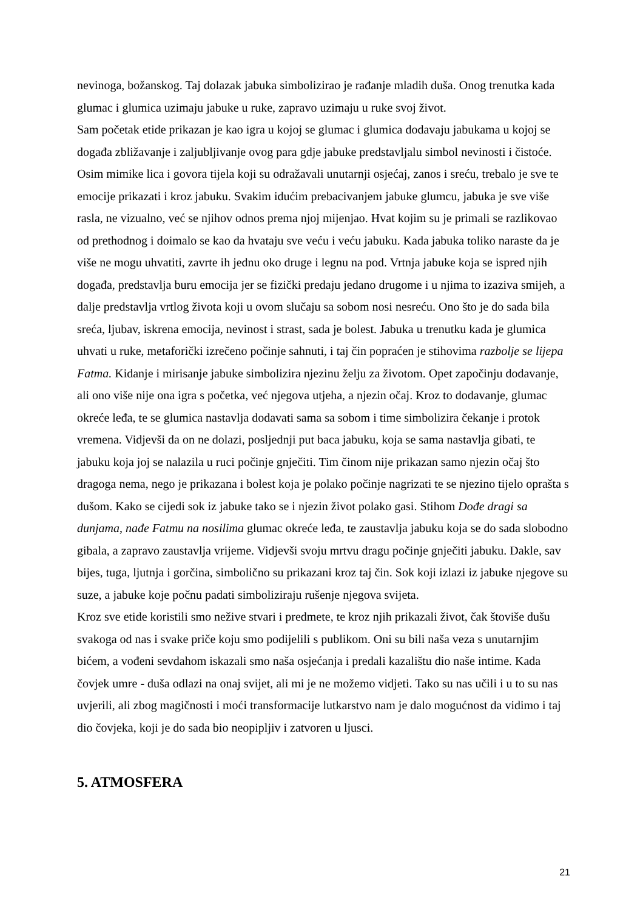nevinoga, božanskog. Taj dolazak jabuka simbolizirao je rađanje mladih duša. Onog trenutka kada glumac i glumica uzimaju jabuke u ruke, zapravo uzimaju u ruke svoj život.
Sam početak etide prikazan je kao igra u kojoj se glumac i glumica dodavaju jabukama u kojoj se događa zbližavanje i zaljubljivanje ovog para gdje jabuke predstavljalu simbol nevinosti i čistoće. Osim mimike lica i govora tijela koji su odražavali unutarnji osjećaj, zanos i sreću, trebalo je sve te emocije prikazati i kroz jabuku. Svakim idućim prebacivanjem jabuke glumcu, jabuka je sve više rasla, ne vizualno, već se njihov odnos prema njoj mijenjao. Hvat kojim su je primali se razlikovao od prethodnog i doimalo se kao da hvataju sve veću i veću jabuku. Kada jabuka toliko naraste da je više ne mogu uhvatiti, zavrte ih jednu oko druge i legnu na pod. Vrtnja jabuke koja se ispred njih događa, predstavlja buru emocija jer se fizički predaju jedano drugome i u njima to izaziva smijeh, a dalje predstavlja vrtlog života koji u ovom slučaju sa sobom nosi nesreću. Ono što je do sada bila sreća, ljubav, iskrena emocija, nevinost i strast, sada je bolest. Jabuka u trenutku kada je glumica uhvati u ruke, metaforički izrečeno počinje sahnuti, i taj čin popraćen je stihovima razbolje se lijepa Fatma. Kidanje i mirisanje jabuke simbolizira njezinu želju za životom. Opet započinju dodavanje, ali ono više nije ona igra s početka, već njegova utjeha, a njezin očaj. Kroz to dodavanje, glumac okreće leđa, te se glumica nastavlja dodavati sama sa sobom i time simbolizira čekanje i protok vremena. Vidjevši da on ne dolazi, posljednji put baca jabuku, koja se sama nastavlja gibati, te jabuku koja joj se nalazila u ruci počinje gnječiti. Tim činom nije prikazan samo njezin očaj što dragoga nema, nego je prikazana i bolest koja je polako počinje nagrizati te se njezino tijelo oprašta s dušom. Kako se cijedi sok iz jabuke tako se i njezin život polako gasi. Stihom Dođe dragi sa dunjama, nađe Fatmu na nosilima glumac okreće leđa, te zaustavlja jabuku koja se do sada slobodno gibala, a zapravo zaustavlja vrijeme. Vidjevši svoju mrtvu dragu počinje gnječiti jabuku. Dakle, sav bijes, tuga, ljutnja i gorčina, simbolično su prikazani kroz taj čin. Sok koji izlazi iz jabuke njegove su suze, a jabuke koje počnu padati simboliziraju rušenje njegova svijeta.
Kroz sve etide koristili smo nežive stvari i predmete, te kroz njih prikazali život, čak štoviše dušu svakoga od nas i svake priče koju smo podijelili s publikom. Oni su bili naša veza s unutarnjim bićem, a vođeni sevdahom iskazali smo naša osjećanja i predali kazalištu dio naše intime. Kada čovjek umre - duša odlazi na onaj svijet, ali mi je ne možemo vidjeti. Tako su nas učili i u to su nas uvjerili, ali zbog magičnosti i moći transformacije lutkarstvo nam je dalo mogućnost da vidimo i taj dio čovjeka, koji je do sada bio neopipljiv i zatvoren u ljusci.
5. ATMOSFERA
21